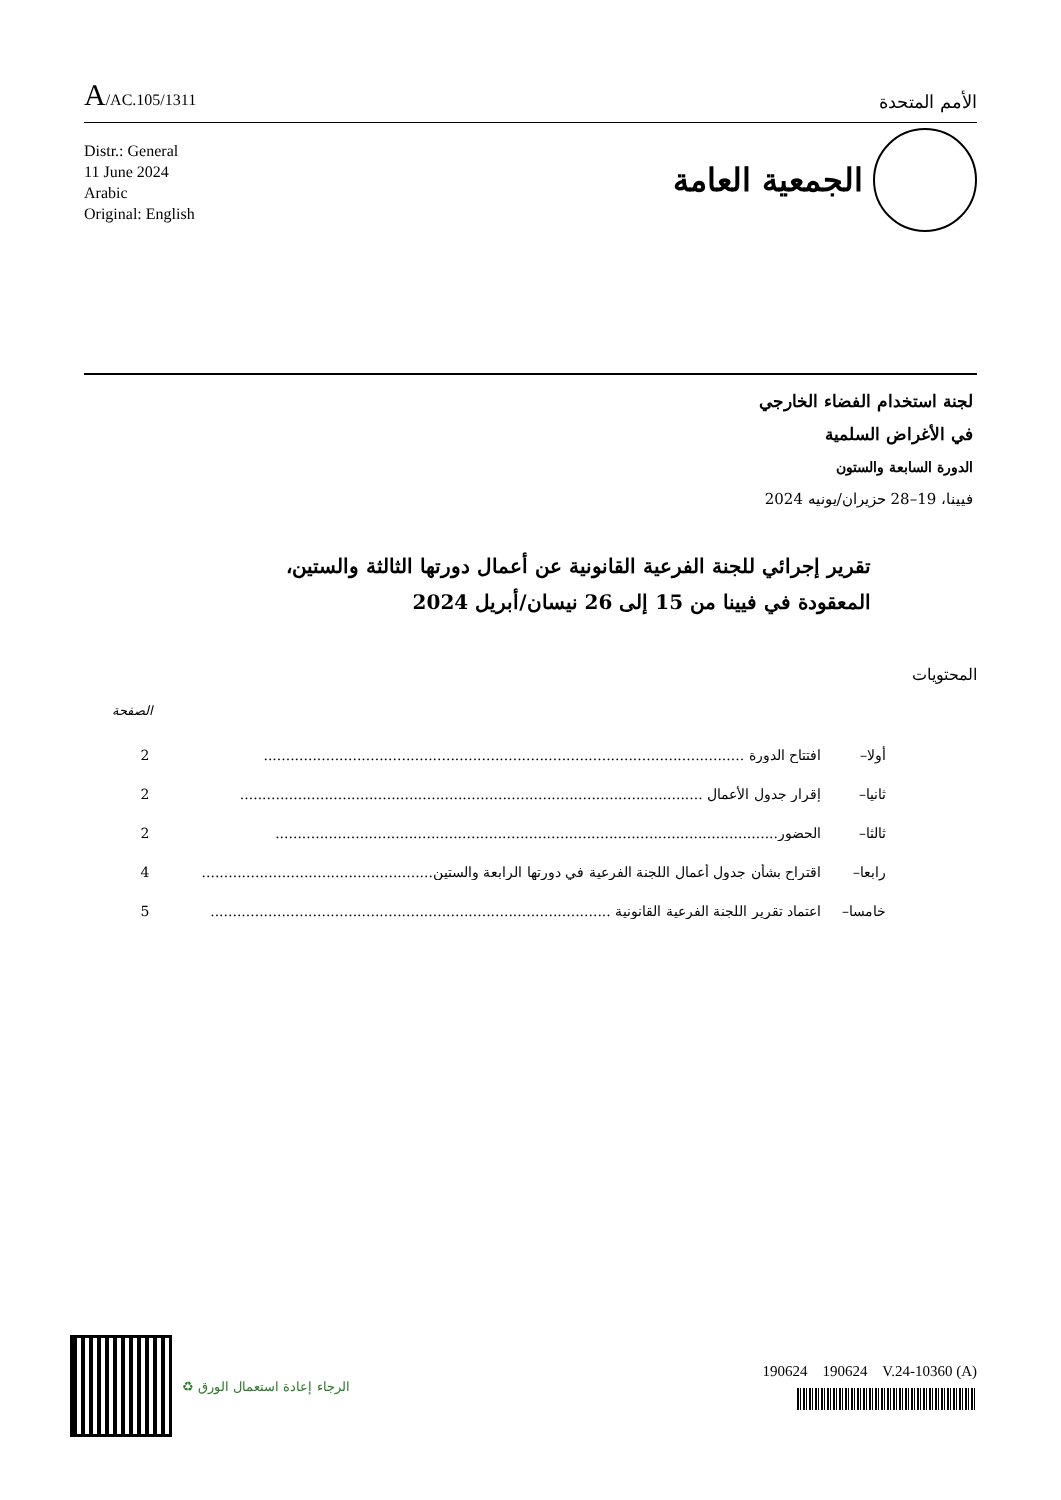A/AC.105/1311
الأمم المتحدة
Distr.: General
11 June 2024
Arabic
Original: English
الجمعية العامة
لجنة استخدام الفضاء الخارجي
في الأغراض السلمية
الدورة السابعة والستون
فيينا، 19–28 حزيران/يونيه 2024
تقرير إجرائي للجنة الفرعية القانونية عن أعمال دورتها الثالثة والستين،
المعقودة في فيينا من 15 إلى 26 نيسان/أبريل 2024
المحتويات
الصفحة
أولا– افتتاح الدورة ............................................................................................................ 2
ثانيا– إقرار جدول الأعمال ........................................................................................................ 2
ثالثا– الحضور................................................................................................................. 2
رابعا– اقتراح بشأن جدول أعمال اللجنة الفرعية في دورتها الرابعة والستين.................................................... 4
خامسا– اعتماد تقرير اللجنة الفرعية القانونية .......................................................................................... 5
♻ الرجاء إعادة استعمال الورق
190624 190624 V.24-10360 (A)